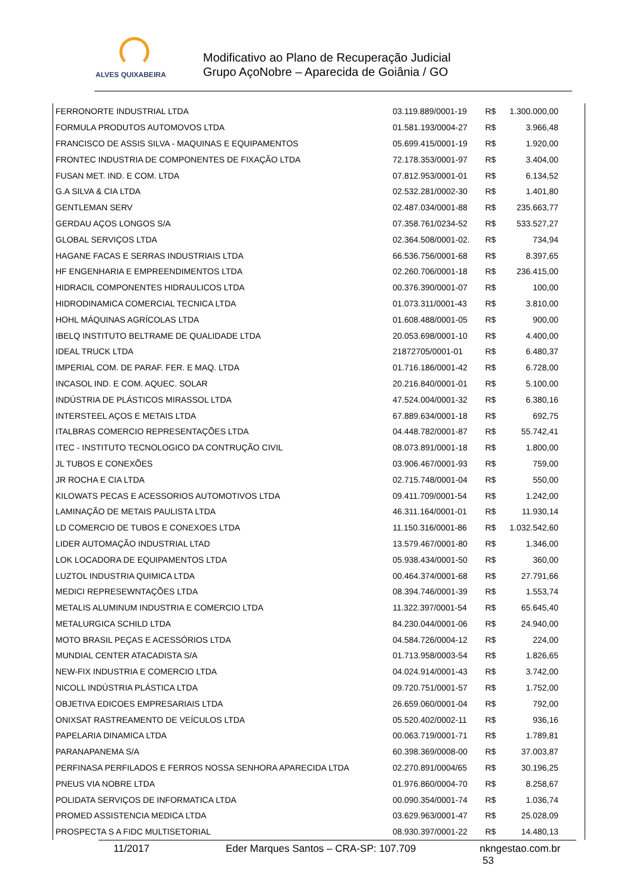ALVES QUIXABEIRA
Modificativo ao Plano de Recuperação Judicial
Grupo AçoNobre – Aparecida de Goiânia / GO
| FERRONORTE INDUSTRIAL LTDA | 03.119.889/0001-19 | R$ | 1.300.000,00 |
| FORMULA PRODUTOS AUTOMOVOS LTDA | 01.581.193/0004-27 | R$ | 3.966,48 |
| FRANCISCO DE ASSIS SILVA - MAQUINAS E EQUIPAMENTOS | 05.699.415/0001-19 | R$ | 1.920,00 |
| FRONTEC INDUSTRIA DE COMPONENTES DE FIXAÇÃO LTDA | 72.178.353/0001-97 | R$ | 3.404,00 |
| FUSAN MET. IND. E COM. LTDA | 07.812.953/0001-01 | R$ | 6.134,52 |
| G.A SILVA & CIA LTDA | 02.532.281/0002-30 | R$ | 1.401,80 |
| GENTLEMAN SERV | 02.487.034/0001-88 | R$ | 235.663,77 |
| GERDAU AÇOS LONGOS S/A | 07.358.761/0234-52 | R$ | 533.527,27 |
| GLOBAL SERVIÇOS LTDA | 02.364.508/0001-02. | R$ | 734,94 |
| HAGANE FACAS E SERRAS INDUSTRIAIS LTDA | 66.536.756/0001-68 | R$ | 8.397,65 |
| HF ENGENHARIA E EMPREENDIMENTOS LTDA | 02.260.706/0001-18 | R$ | 236.415,00 |
| HIDRACIL COMPONENTES HIDRAULICOS LTDA | 00.376.390/0001-07 | R$ | 100,00 |
| HIDRODINAMICA COMERCIAL TECNICA LTDA | 01.073.311/0001-43 | R$ | 3.810,00 |
| HOHL MÁQUINAS AGRÍCOLAS LTDA | 01.608.488/0001-05 | R$ | 900,00 |
| IBELQ INSTITUTO BELTRAME DE QUALIDADE LTDA | 20.053.698/0001-10 | R$ | 4.400,00 |
| IDEAL TRUCK LTDA | 21872705/0001-01 | R$ | 6.480,37 |
| IMPERIAL COM. DE PARAF. FER. E MAQ. LTDA | 01.716.186/0001-42 | R$ | 6.728,00 |
| INCASOL IND. E COM. AQUEC. SOLAR | 20.216.840/0001-01 | R$ | 5.100,00 |
| INDÚSTRIA DE PLÁSTICOS MIRASSOL LTDA | 47.524.004/0001-32 | R$ | 6.380,16 |
| INTERSTEEL AÇOS E METAIS LTDA | 67.889.634/0001-18 | R$ | 692,75 |
| ITALBRAS COMERCIO REPRESENTAÇÕES LTDA | 04.448.782/0001-87 | R$ | 55.742,41 |
| ITEC - INSTITUTO TECNOLOGICO DA CONTRUÇÃO CIVIL | 08.073.891/0001-18 | R$ | 1.800,00 |
| JL TUBOS E CONEXÕES | 03.906.467/0001-93 | R$ | 759,00 |
| JR ROCHA E CIA LTDA | 02.715.748/0001-04 | R$ | 550,00 |
| KILOWATS PECAS E ACESSORIOS AUTOMOTIVOS LTDA | 09.411.709/0001-54 | R$ | 1.242,00 |
| LAMINAÇÃO DE METAIS PAULISTA LTDA | 46.311.164/0001-01 | R$ | 11.930,14 |
| LD COMERCIO DE TUBOS E CONEXOES LTDA | 11.150.316/0001-86 | R$ | 1.032.542,60 |
| LIDER AUTOMAÇÃO INDUSTRIAL LTAD | 13.579.467/0001-80 | R$ | 1.346,00 |
| LOK LOCADORA DE EQUIPAMENTOS LTDA | 05.938.434/0001-50 | R$ | 360,00 |
| LUZTOL INDUSTRIA QUIMICA LTDA | 00.464.374/0001-68 | R$ | 27.791,66 |
| MEDICI REPRESEWNTAÇÕES LTDA | 08.394.746/0001-39 | R$ | 1.553,74 |
| METALIS ALUMINUM INDUSTRIA E COMERCIO LTDA | 11.322.397/0001-54 | R$ | 65.645,40 |
| METALURGICA SCHILD LTDA | 84.230.044/0001-06 | R$ | 24.940,00 |
| MOTO BRASIL PEÇAS E ACESSÓRIOS LTDA | 04.584.726/0004-12 | R$ | 224,00 |
| MUNDIAL CENTER ATACADISTA S/A | 01.713.958/0003-54 | R$ | 1.826,65 |
| NEW-FIX INDUSTRIA E COMERCIO LTDA | 04.024.914/0001-43 | R$ | 3.742,00 |
| NICOLL INDÚSTRIA PLÁSTICA LTDA | 09.720.751/0001-57 | R$ | 1.752,00 |
| OBJETIVA EDICOES EMPRESARIAIS LTDA | 26.659.060/0001-04 | R$ | 792,00 |
| ONIXSAT RASTREAMENTO DE VEÍCULOS LTDA | 05.520.402/0002-11 | R$ | 936,16 |
| PAPELARIA DINAMICA LTDA | 00.063.719/0001-71 | R$ | 1.789,81 |
| PARANAPANEMA S/A | 60.398.369/0008-00 | R$ | 37.003,87 |
| PERFINASA PERFILADOS E FERROS NOSSA SENHORA APARECIDA LTDA | 02.270.891/0004/65 | R$ | 30.196,25 |
| PNEUS VIA NOBRE LTDA | 01.976.860/0004-70 | R$ | 8.258,67 |
| POLIDATA SERVIÇOS DE INFORMATICA LTDA | 00.090.354/0001-74 | R$ | 1.036,74 |
| PROMED ASSISTENCIA MEDICA LTDA | 03.629.963/0001-47 | R$ | 25.028,09 |
| PROSPECTA S A FIDC MULTISETORIAL | 08.930.397/0001-22 | R$ | 14.480,13 |
11/2017 Eder Marques Santos – CRA-SP: 107.709 nkngestao.com.br 53